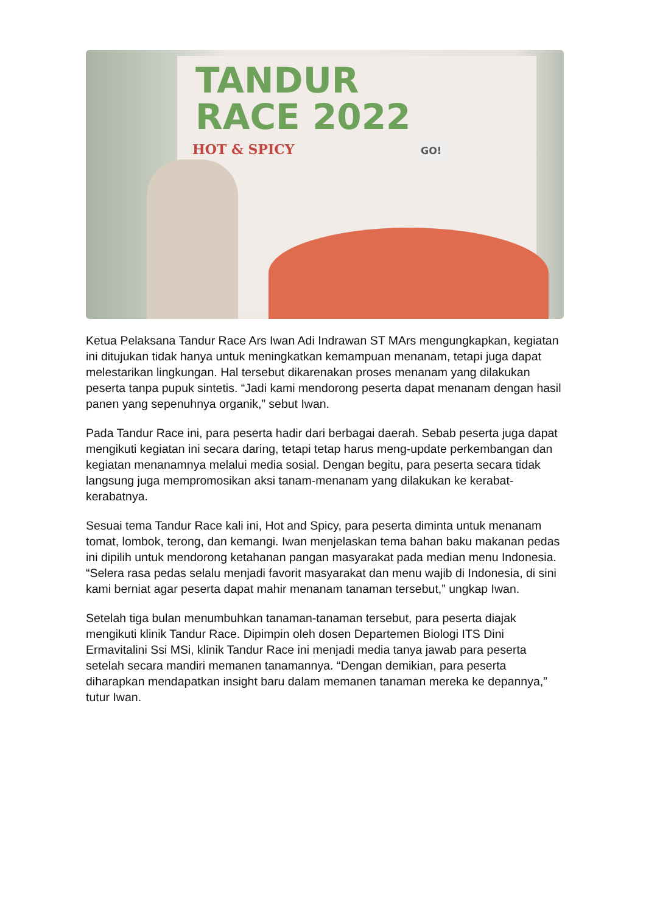TANDUR
RACE 2022
HOT & SPICY GO!
Ketua Pelaksana Tandur Race Ars Iwan Adi Indrawan ST MArs mengungkapkan, kegiatan ini ditujukan tidak hanya untuk meningkatkan kemampuan menanam, tetapi juga dapat melestarikan lingkungan. Hal tersebut dikarenakan proses menanam yang dilakukan peserta tanpa pupuk sintetis. “Jadi kami mendorong peserta dapat menanam dengan hasil panen yang sepenuhnya organik,” sebut Iwan.
Pada Tandur Race ini, para peserta hadir dari berbagai daerah. Sebab peserta juga dapat mengikuti kegiatan ini secara daring, tetapi tetap harus meng-update perkembangan dan kegiatan menanamnya melalui media sosial. Dengan begitu, para peserta secara tidak langsung juga mempromosikan aksi tanam-menanam yang dilakukan ke kerabat-kerabatnya.
Sesuai tema Tandur Race kali ini, Hot and Spicy, para peserta diminta untuk menanam tomat, lombok, terong, dan kemangi. Iwan menjelaskan tema bahan baku makanan pedas ini dipilih untuk mendorong ketahanan pangan masyarakat pada median menu Indonesia. “Selera rasa pedas selalu menjadi favorit masyarakat dan menu wajib di Indonesia, di sini kami berniat agar peserta dapat mahir menanam tanaman tersebut,” ungkap Iwan.
Setelah tiga bulan menumbuhkan tanaman-tanaman tersebut, para peserta diajak mengikuti klinik Tandur Race. Dipimpin oleh dosen Departemen Biologi ITS Dini Ermavitalini Ssi MSi, klinik Tandur Race ini menjadi media tanya jawab para peserta setelah secara mandiri memanen tanamannya. “Dengan demikian, para peserta diharapkan mendapatkan insight baru dalam memanen tanaman mereka ke depannya,” tutur Iwan.